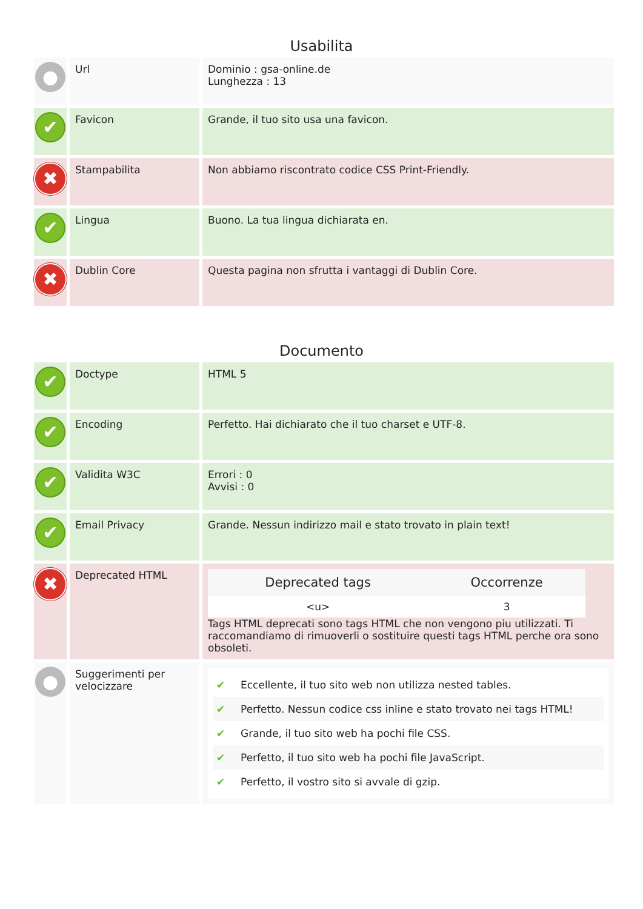Usabilita
| ● | Url | Dominio : gsa-online.de Lunghezza : 13 |
| ✔ | Favicon | Grande, il tuo sito usa una favicon. |
| ✖ | Stampabilita | Non abbiamo riscontrato codice CSS Print-Friendly. |
| ✔ | Lingua | Buono. La tua lingua dichiarata en. |
| ✖ | Dublin Core | Questa pagina non sfrutta i vantaggi di Dublin Core. |
Documento
| ✔ | Doctype | HTML 5 |
| ✔ | Encoding | Perfetto. Hai dichiarato che il tuo charset e UTF-8. |
| ✔ | Validita W3C | Errori : 0 Avvisi : 0 |
| ✔ | Email Privacy | Grande. Nessun indirizzo mail e stato trovato in plain text! |
| ✖ | Deprecated HTML | / Deprecated tags / Occorrenze / / --- / --- / / <u> / 3 / Tags HTML deprecati sono tags HTML che non vengono piu utilizzati. Ti raccomandiamo di rimuoverli o sostituire questi tags HTML perche ora sono obsoleti. |
| ● | Suggerimenti per velocizzare | ✔ Eccellente, il tuo sito web non utilizza nested tables. ✔ Perfetto. Nessun codice css inline e stato trovato nei tags HTML! ✔ Grande, il tuo sito web ha pochi file CSS. ✔ Perfetto, il tuo sito web ha pochi file JavaScript. ✔ Perfetto, il vostro sito si avvale di gzip. |